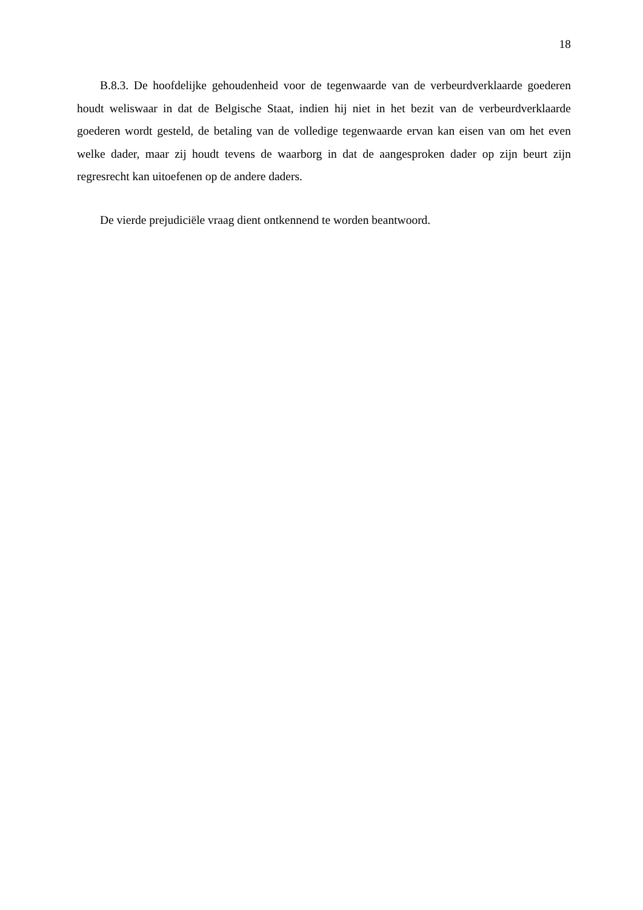18
B.8.3. De hoofdelijke gehoudenheid voor de tegenwaarde van de verbeurdverklaarde goederen houdt weliswaar in dat de Belgische Staat, indien hij niet in het bezit van de verbeurdverklaarde goederen wordt gesteld, de betaling van de volledige tegenwaarde ervan kan eisen van om het even welke dader, maar zij houdt tevens de waarborg in dat de aangesproken dader op zijn beurt zijn regresrecht kan uitoefenen op de andere daders.
De vierde prejudiciële vraag dient ontkennend te worden beantwoord.